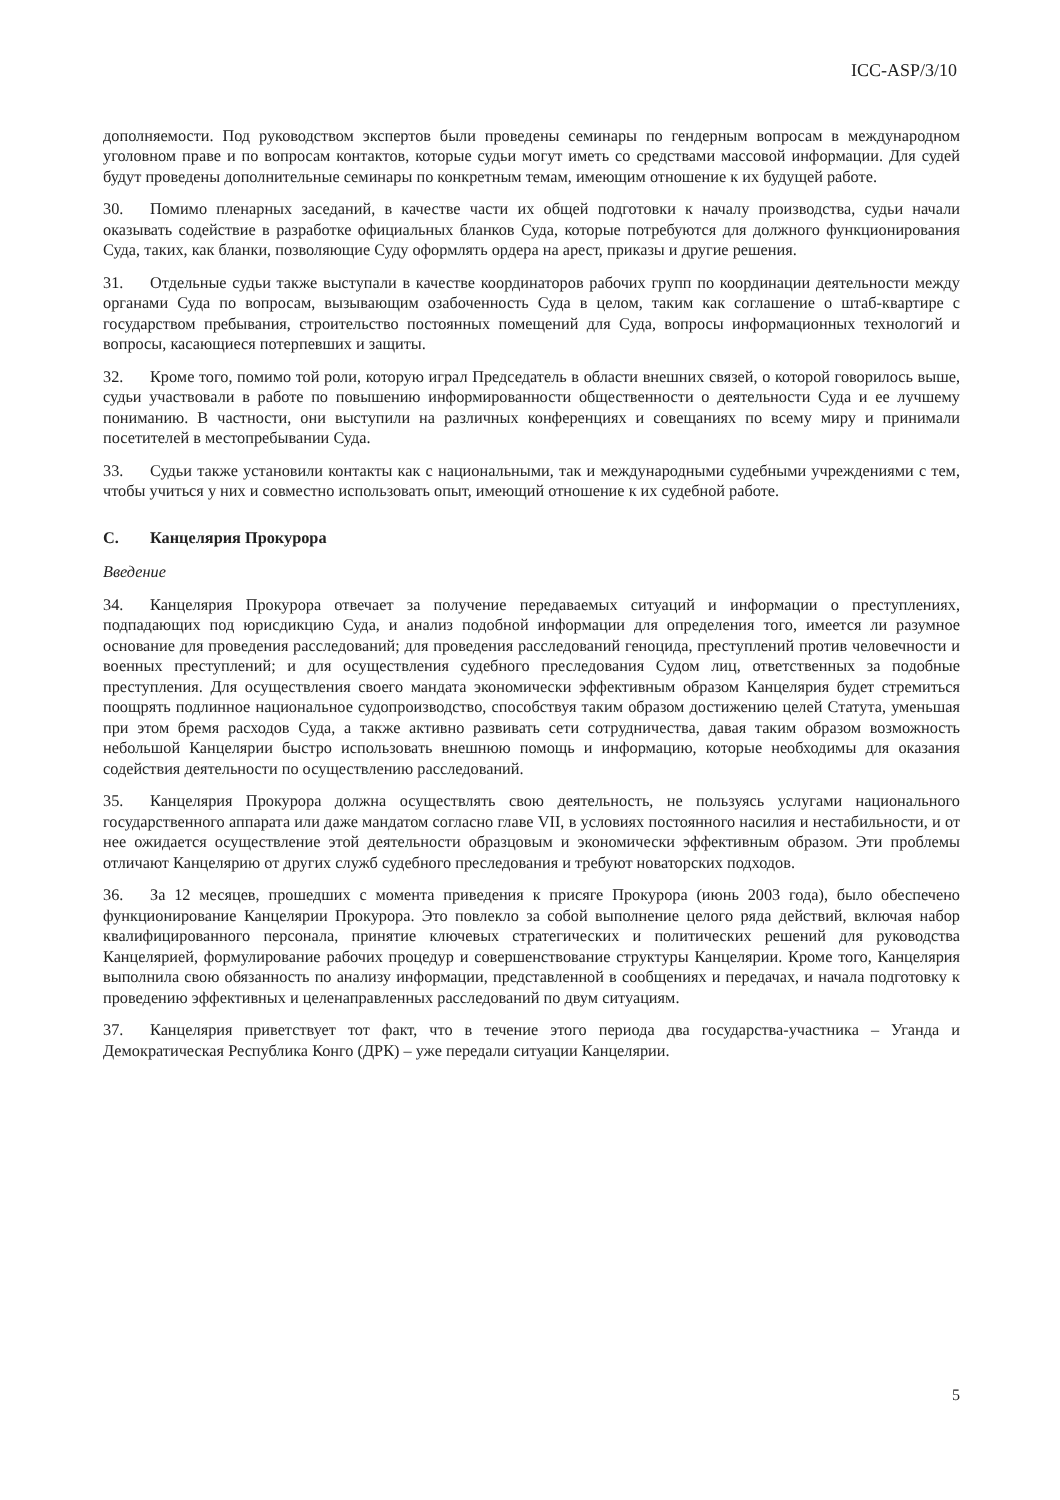ICC-ASP/3/10
дополняемости. Под руководством экспертов были проведены семинары по гендерным вопросам в международном уголовном праве и по вопросам контактов, которые судьи могут иметь со средствами массовой информации. Для судей будут проведены дополнительные семинары по конкретным темам, имеющим отношение к их будущей работе.
30. Помимо пленарных заседаний, в качестве части их общей подготовки к началу производства, судьи начали оказывать содействие в разработке официальных бланков Суда, которые потребуются для должного функционирования Суда, таких, как бланки, позволяющие Суду оформлять ордера на арест, приказы и другие решения.
31. Отдельные судьи также выступали в качестве координаторов рабочих групп по координации деятельности между органами Суда по вопросам, вызывающим озабоченность Суда в целом, таким как соглашение о штаб-квартире с государством пребывания, строительство постоянных помещений для Суда, вопросы информационных технологий и вопросы, касающиеся потерпевших и защиты.
32. Кроме того, помимо той роли, которую играл Председатель в области внешних связей, о которой говорилось выше, судьи участвовали в работе по повышению информированности общественности о деятельности Суда и ее лучшему пониманию. В частности, они выступили на различных конференциях и совещаниях по всему миру и принимали посетителей в местопребывании Суда.
33. Судьи также установили контакты как с национальными, так и международными судебными учреждениями с тем, чтобы учиться у них и совместно использовать опыт, имеющий отношение к их судебной работе.
C. Канцелярия Прокурора
Введение
34. Канцелярия Прокурора отвечает за получение передаваемых ситуаций и информации о преступлениях, подпадающих под юрисдикцию Суда, и анализ подобной информации для определения того, имеется ли разумное основание для проведения расследований; для проведения расследований геноцида, преступлений против человечности и военных преступлений; и для осуществления судебного преследования Судом лиц, ответственных за подобные преступления. Для осуществления своего мандата экономически эффективным образом Канцелярия будет стремиться поощрять подлинное национальное судопроизводство, способствуя таким образом достижению целей Статута, уменьшая при этом бремя расходов Суда, а также активно развивать сети сотрудничества, давая таким образом возможность небольшой Канцелярии быстро использовать внешнюю помощь и информацию, которые необходимы для оказания содействия деятельности по осуществлению расследований.
35. Канцелярия Прокурора должна осуществлять свою деятельность, не пользуясь услугами национального государственного аппарата или даже мандатом согласно главе VII, в условиях постоянного насилия и нестабильности, и от нее ожидается осуществление этой деятельности образцовым и экономически эффективным образом. Эти проблемы отличают Канцелярию от других служб судебного преследования и требуют новаторских подходов.
36. За 12 месяцев, прошедших с момента приведения к присяге Прокурора (июнь 2003 года), было обеспечено функционирование Канцелярии Прокурора. Это повлекло за собой выполнение целого ряда действий, включая набор квалифицированного персонала, принятие ключевых стратегических и политических решений для руководства Канцелярией, формулирование рабочих процедур и совершенствование структуры Канцелярии. Кроме того, Канцелярия выполнила свою обязанность по анализу информации, представленной в сообщениях и передачах, и начала подготовку к проведению эффективных и целенаправленных расследований по двум ситуациям.
37. Канцелярия приветствует тот факт, что в течение этого периода два государства-участника – Уганда и Демократическая Республика Конго (ДРК) – уже передали ситуации Канцелярии.
5